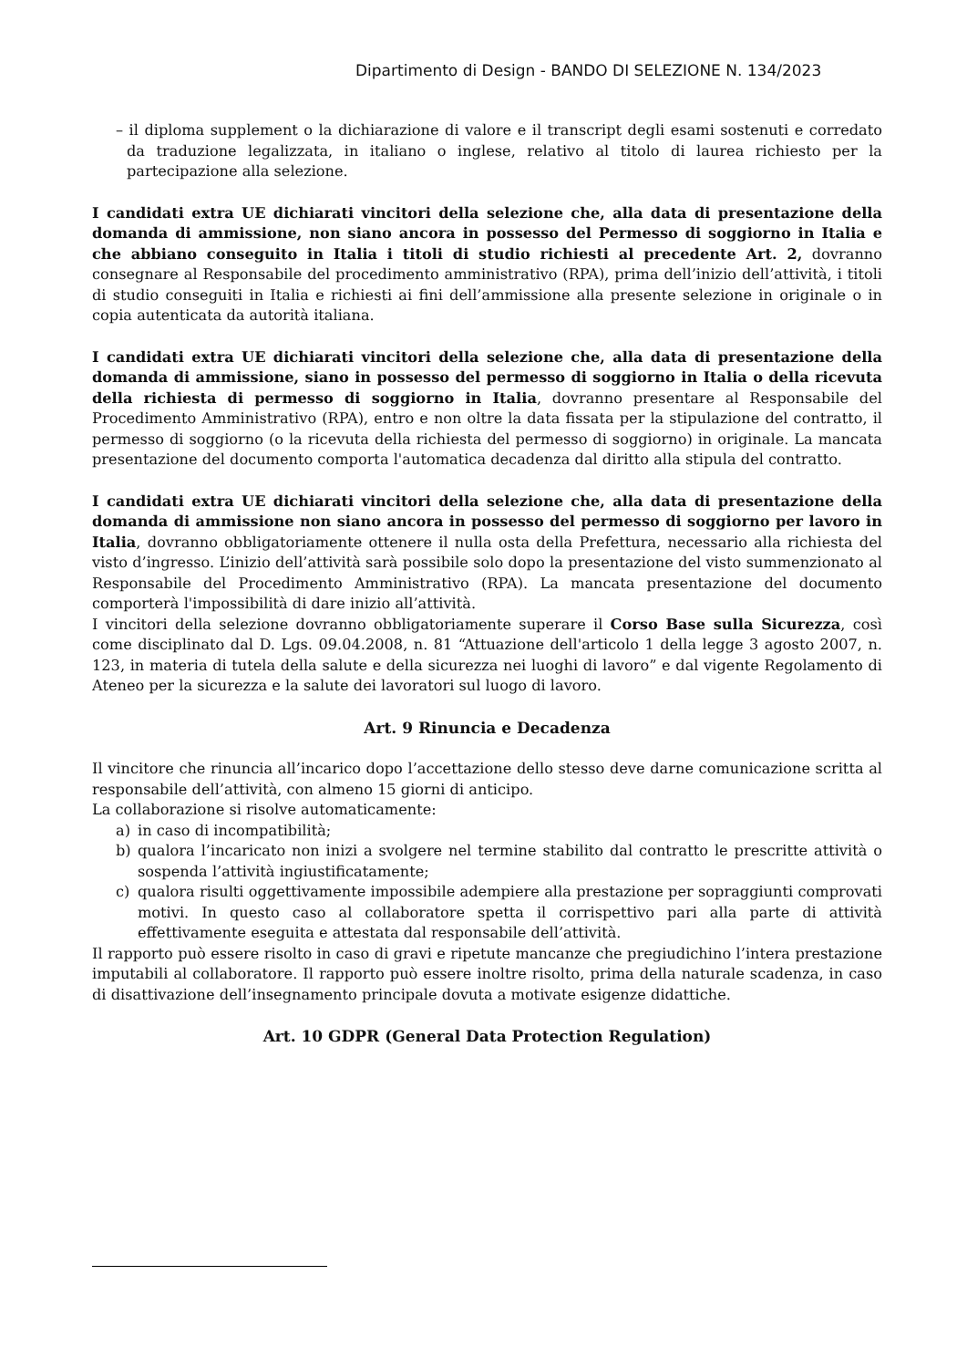Dipartimento di Design - BANDO DI SELEZIONE N. 134/2023
– il diploma supplement o la dichiarazione di valore e il transcript degli esami sostenuti e corredato da traduzione legalizzata, in italiano o inglese, relativo al titolo di laurea richiesto per la partecipazione alla selezione.
I candidati extra UE dichiarati vincitori della selezione che, alla data di presentazione della domanda di ammissione, non siano ancora in possesso del Permesso di soggiorno in Italia e che abbiano conseguito in Italia i titoli di studio richiesti al precedente Art. 2, dovranno consegnare al Responsabile del procedimento amministrativo (RPA), prima dell’inizio dell’attività, i titoli di studio conseguiti in Italia e richiesti ai fini dell’ammissione alla presente selezione in originale o in copia autenticata da autorità italiana.
I candidati extra UE dichiarati vincitori della selezione che, alla data di presentazione della domanda di ammissione, siano in possesso del permesso di soggiorno in Italia o della ricevuta della richiesta di permesso di soggiorno in Italia, dovranno presentare al Responsabile del Procedimento Amministrativo (RPA), entro e non oltre la data fissata per la stipulazione del contratto, il permesso di soggiorno (o la ricevuta della richiesta del permesso di soggiorno) in originale. La mancata presentazione del documento comporta l'automatica decadenza dal diritto alla stipula del contratto.
I candidati extra UE dichiarati vincitori della selezione che, alla data di presentazione della domanda di ammissione non siano ancora in possesso del permesso di soggiorno per lavoro in Italia, dovranno obbligatoriamente ottenere il nulla osta della Prefettura, necessario alla richiesta del visto d’ingresso. L’inizio dell’attività sarà possibile solo dopo la presentazione del visto summenzionato al Responsabile del Procedimento Amministrativo (RPA). La mancata presentazione del documento comporterà l'impossibilità di dare inizio all’attività.
I vincitori della selezione dovranno obbligatoriamente superare il Corso Base sulla Sicurezza, così come disciplinato dal D. Lgs. 09.04.2008, n. 81 “Attuazione dell'articolo 1 della legge 3 agosto 2007, n. 123, in materia di tutela della salute e della sicurezza nei luoghi di lavoro” e dal vigente Regolamento di Ateneo per la sicurezza e la salute dei lavoratori sul luogo di lavoro.
Art. 9 Rinuncia e Decadenza
Il vincitore che rinuncia all’incarico dopo l’accettazione dello stesso deve darne comunicazione scritta al responsabile dell’attività, con almeno 15 giorni di anticipo.
La collaborazione si risolve automaticamente:
a) in caso di incompatibilità;
b) qualora l’incaricato non inizi a svolgere nel termine stabilito dal contratto le prescritte attività o sospenda l’attività ingiustificatamente;
c) qualora risulti oggettivamente impossibile adempiere alla prestazione per sopraggiunti comprovati motivi. In questo caso al collaboratore spetta il corrispettivo pari alla parte di attività effettivamente eseguita e attestata dal responsabile dell’attività.
Il rapporto può essere risolto in caso di gravi e ripetute mancanze che pregiudichino l’intera prestazione imputabili al collaboratore. Il rapporto può essere inoltre risolto, prima della naturale scadenza, in caso di disattivazione dell’insegnamento principale dovuta a motivate esigenze didattiche.
Art. 10 GDPR (General Data Protection Regulation)